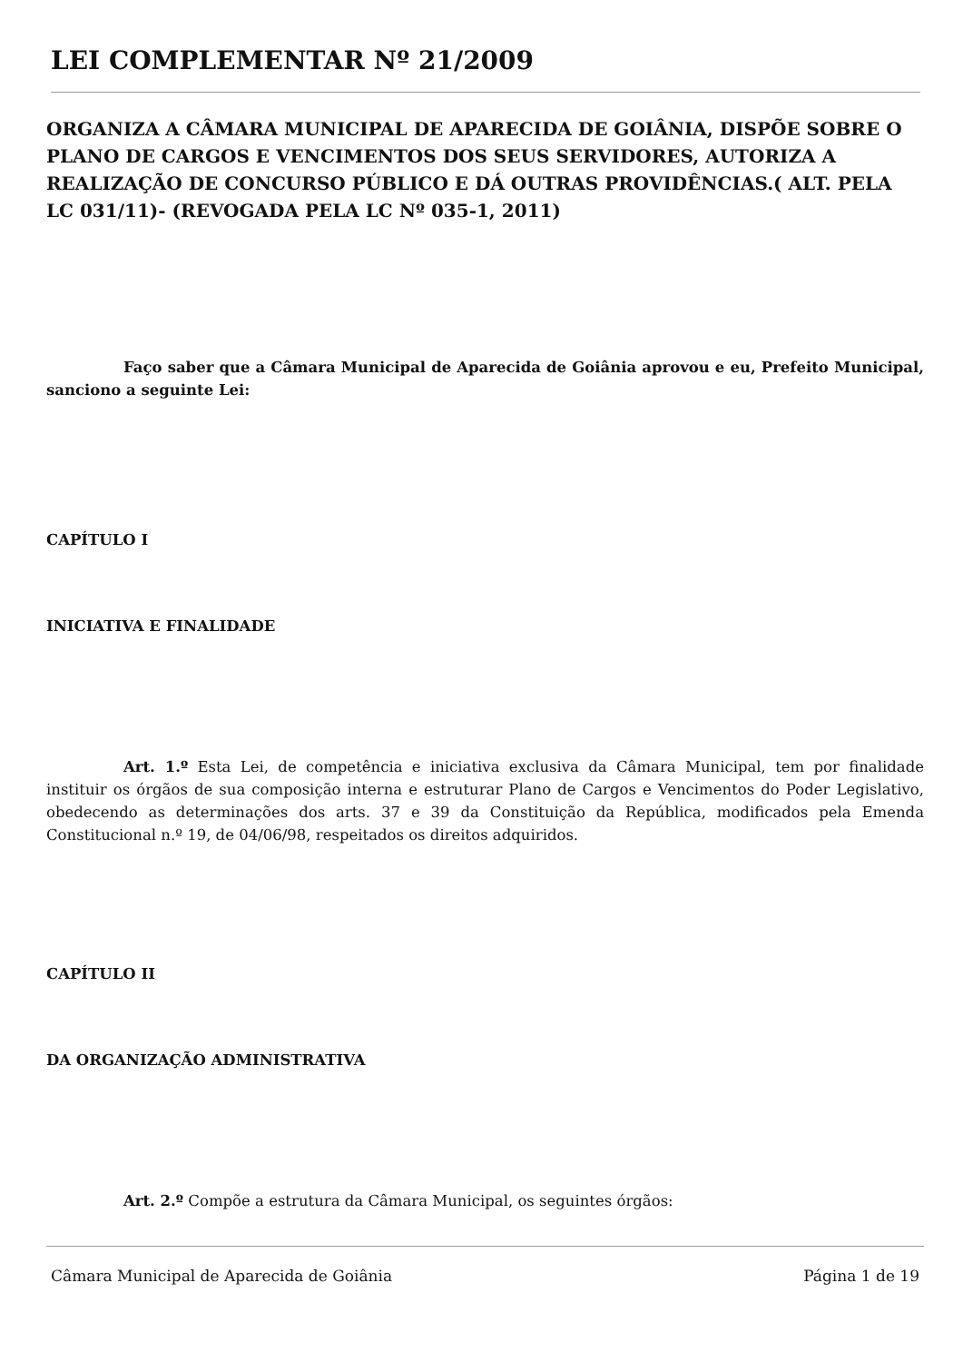LEI COMPLEMENTAR Nº 21/2009
ORGANIZA A CÂMARA MUNICIPAL DE APARECIDA DE GOIÂNIA, DISPÕE SOBRE O PLANO DE CARGOS E VENCIMENTOS DOS SEUS SERVIDORES, AUTORIZA A REALIZAÇÃO DE CONCURSO PÚBLICO E DÁ OUTRAS PROVIDÊNCIAS.( ALT. PELA LC 031/11)- (REVOGADA PELA LC Nº 035-1, 2011)
Faço saber que a Câmara Municipal de Aparecida de Goiânia aprovou e eu, Prefeito Municipal, sanciono a seguinte Lei:
CAPÍTULO I
INICIATIVA E FINALIDADE
Art. 1.º Esta Lei, de competência e iniciativa exclusiva da Câmara Municipal, tem por finalidade instituir os órgãos de sua composição interna e estruturar Plano de Cargos e Vencimentos do Poder Legislativo, obedecendo as determinações dos arts. 37 e 39 da Constituição da República, modificados pela Emenda Constitucional n.º 19, de 04/06/98, respeitados os direitos adquiridos.
CAPÍTULO II
DA ORGANIZAÇÃO ADMINISTRATIVA
Art. 2.º Compõe a estrutura da Câmara Municipal, os seguintes órgãos:
Câmara Municipal de Aparecida de Goiânia Página 1 de 19